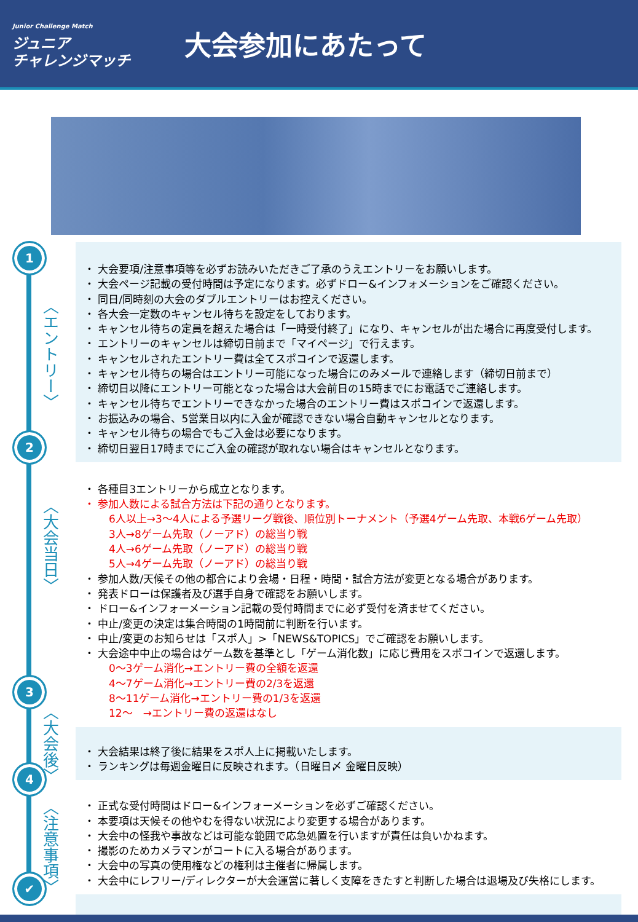Junior Challenge Match
ジュニア
チャレンジマッチ
大会参加にあたって
1
2
3
4
✔
〈エントリー〉
〈大会当日〉
〈大会後〉
〈注意事項〉
・ 大会要項/注意事項等を必ずお読みいただきご了承のうえエントリーをお願いします。
・ 大会ページ記載の受付時間は予定になります。必ずドロー&インフォメーションをご確認ください。
・ 同日/同時刻の大会のダブルエントリーはお控えください。
・ 各大会一定数のキャンセル待ちを設定をしております。
・ キャンセル待ちの定員を超えた場合は「一時受付終了」になり、キャンセルが出た場合に再度受付します。
・ エントリーのキャンセルは締切日前まで「マイページ」で行えます。
・ キャンセルされたエントリー費は全てスポコインで返還します。
・ キャンセル待ちの場合はエントリー可能になった場合にのみメールで連絡します（締切日前まで）
・ 締切日以降にエントリー可能となった場合は大会前日の15時までにお電話でご連絡します。
・ キャンセル待ちでエントリーできなかった場合のエントリー費はスポコインで返還します。
・ お振込みの場合、5営業日以内に入金が確認できない場合自動キャンセルとなります。
・ キャンセル待ちの場合でもご入金は必要になります。
・ 締切日翌日17時までにご入金の確認が取れない場合はキャンセルとなります。
・ 各種目3エントリーから成立となります。
・ 参加人数による試合方法は下記の通りとなります。
6人以上→3～4人による予選リーグ戦後、順位別トーナメント（予選4ゲーム先取、本戦6ゲーム先取）
3人→8ゲーム先取（ノーアド）の総当り戦
4人→6ゲーム先取（ノーアド）の総当り戦
5人→4ゲーム先取（ノーアド）の総当り戦
・ 参加人数/天候その他の都合により会場・日程・時間・試合方法が変更となる場合があります。
・ 発表ドローは保護者及び選手自身で確認をお願いします。
・ ドロー&インフォーメーション記載の受付時間までに必ず受付を済ませてください。
・ 中止/変更の決定は集合時間の1時間前に判断を行います。
・ 中止/変更のお知らせは「スポ人」>「NEWS&TOPICS」でご確認をお願いします。
・ 大会途中中止の場合はゲーム数を基準とし「ゲーム消化数」に応じ費用をスポコインで返還します。
0～3ゲーム消化→エントリー費の全額を返還
4～7ゲーム消化→エントリー費の2/3を返還
8～11ゲーム消化→エントリー費の1/3を返還
12～　→エントリー費の返還はなし
・ 大会結果は終了後に結果をスポ人上に掲載いたします。
・ ランキングは毎週金曜日に反映されます。（日曜日〆 金曜日反映）
・ 正式な受付時間はドロー&インフォーメーションを必ずご確認ください。
・ 本要項は天候その他やむを得ない状況により変更する場合があります。
・ 大会中の怪我や事故などは可能な範囲で応急処置を行いますが責任は負いかねます。
・ 撮影のためカメラマンがコートに入る場合があります。
・ 大会中の写真の使用権などの権利は主催者に帰属します。
・ 大会中にレフリー/ディレクターが大会運営に著しく支障をきたすと判断した場合は退場及び失格にします。